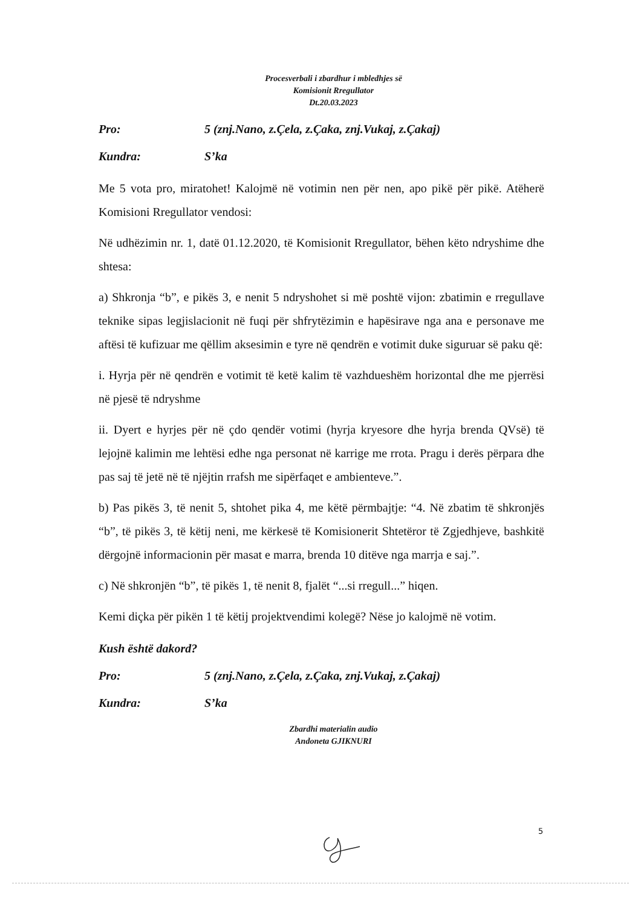Procesverbali i zbardhur i mbledhjes së
Komisionit Rregullator
Dt.20.03.2023
Pro: 5 (znj.Nano, z.Çela, z.Çaka, znj.Vukaj, z.Çakaj)
Kundra: S’ka
Me 5 vota pro, miratohet! Kalojmë në votimin nen për nen, apo pikë për pikë. Atëherë Komisioni Rregullator vendosi:
Në udhëzimin nr. 1, datë 01.12.2020, të Komisionit Rregullator, bëhen këto ndryshime dhe shtesa:
a) Shkronja “b”, e pikës 3, e nenit 5 ndryshohet si më poshtë vijon: zbatimin e rregullave teknike sipas legjislacionit në fuqi për shfrytëzimin e hapësirave nga ana e personave me aftësi të kufizuar me qëllim aksesimin e tyre në qendrën e votimit duke siguruar së paku që:
i. Hyrja për në qendrën e votimit të ketë kalim të vazhdueshëm horizontal dhe me pjerrësi në pjesë të ndryshme
ii. Dyert e hyrjes për në çdo qendër votimi (hyrja kryesore dhe hyrja brenda QVsë) të lejojnë kalimin me lehtësi edhe nga personat në karrige me rrota. Pragu i derës përpara dhe pas saj të jetë në të njëjtin rrafsh me sipërfaqet e ambienteve.”.
b) Pas pikës 3, të nenit 5, shtohet pika 4, me këtë përmbajtje: “4. Në zbatim të shkronjës “b”, të pikës 3, të këtij neni, me kërkesë të Komisionerit Shtetëror të Zgjedhjeve, bashkitë dërgojnë informacionin për masat e marra, brenda 10 ditëve nga marrja e saj.”.
c) Në shkronjën “b”, të pikës 1, të nenit 8, fjalët “...si rregull...” hiqen.
Kemi diçka për pikën 1 të këtij projektvendimi kolegë? Nëse jo kalojmë në votim.
Kush është dakord?
Pro: 5 (znj.Nano, z.Çela, z.Çaka, znj.Vukaj, z.Çakaj)
Kundra: S’ka
Zbardhi materialin audio
Andoneta GJIKNURI
5